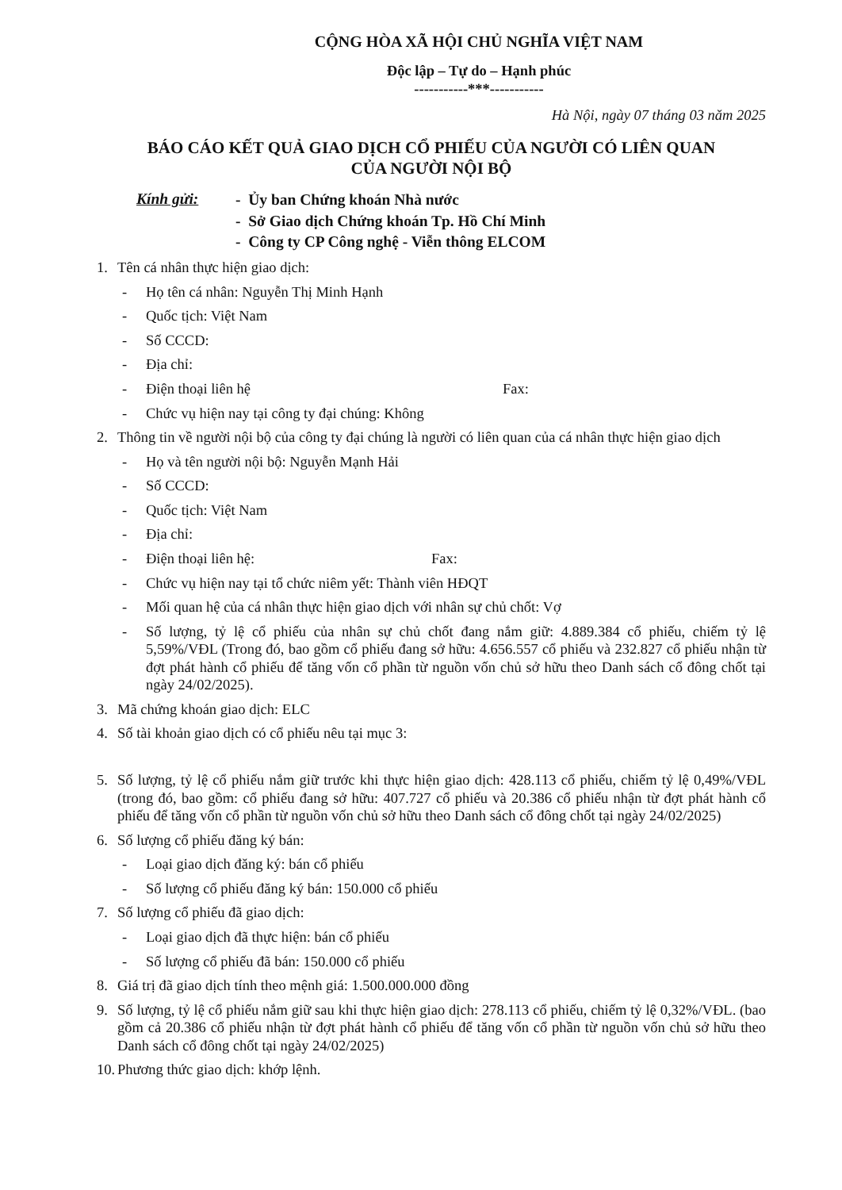CỘNG HÒA XÃ HỘI CHỦ NGHĨA VIỆT NAM
Độc lập – Tự do – Hạnh phúc
-----------***-----------
Hà Nội, ngày 07 tháng 03 năm 2025
BÁO CÁO KẾT QUẢ GIAO DỊCH CỔ PHIẾU CỦA NGƯỜI CÓ LIÊN QUAN
CỦA NGƯỜI NỘI BỘ
Kính gửi:
- Ủy ban Chứng khoán Nhà nước
- Sở Giao dịch Chứng khoán Tp. Hồ Chí Minh
- Công ty CP Công nghệ - Viễn thông ELCOM
1. Tên cá nhân thực hiện giao dịch:
- Họ tên cá nhân: Nguyễn Thị Minh Hạnh
- Quốc tịch: Việt Nam
- Số CCCD:
- Địa chỉ:
- Điện thoại liên hệ Fax:
- Chức vụ hiện nay tại công ty đại chúng: Không
2. Thông tin về người nội bộ của công ty đại chúng là người có liên quan của cá nhân thực hiện giao dịch
- Họ và tên người nội bộ: Nguyễn Mạnh Hải
- Số CCCD:
- Quốc tịch: Việt Nam
- Địa chỉ:
- Điện thoại liên hệ: Fax:
- Chức vụ hiện nay tại tổ chức niêm yết: Thành viên HĐQT
- Mối quan hệ của cá nhân thực hiện giao dịch với nhân sự chủ chốt: Vợ
- Số lượng, tỷ lệ cổ phiếu của nhân sự chủ chốt đang nắm giữ: 4.889.384 cổ phiếu, chiếm tỷ lệ 5,59%/VĐL (Trong đó, bao gồm cổ phiếu đang sở hữu: 4.656.557 cổ phiếu và 232.827 cổ phiếu nhận từ đợt phát hành cổ phiếu để tăng vốn cổ phần từ nguồn vốn chủ sở hữu theo Danh sách cổ đông chốt tại ngày 24/02/2025).
3. Mã chứng khoán giao dịch: ELC
4. Số tài khoản giao dịch có cổ phiếu nêu tại mục 3:
5. Số lượng, tỷ lệ cổ phiếu nắm giữ trước khi thực hiện giao dịch: 428.113 cổ phiếu, chiếm tỷ lệ 0,49%/VĐL (trong đó, bao gồm: cổ phiếu đang sở hữu: 407.727 cổ phiếu và 20.386 cổ phiếu nhận từ đợt phát hành cổ phiếu để tăng vốn cổ phần từ nguồn vốn chủ sở hữu theo Danh sách cổ đông chốt tại ngày 24/02/2025)
6. Số lượng cổ phiếu đăng ký bán:
- Loại giao dịch đăng ký: bán cổ phiếu
- Số lượng cổ phiếu đăng ký bán: 150.000 cổ phiếu
7. Số lượng cổ phiếu đã giao dịch:
- Loại giao dịch đã thực hiện: bán cổ phiếu
- Số lượng cổ phiếu đã bán: 150.000 cổ phiếu
8. Giá trị đã giao dịch tính theo mệnh giá: 1.500.000.000 đồng
9. Số lượng, tỷ lệ cổ phiếu nắm giữ sau khi thực hiện giao dịch: 278.113 cổ phiếu, chiếm tỷ lệ 0,32%/VĐL. (bao gồm cả 20.386 cổ phiếu nhận từ đợt phát hành cổ phiếu để tăng vốn cổ phần từ nguồn vốn chủ sở hữu theo Danh sách cổ đông chốt tại ngày 24/02/2025)
10. Phương thức giao dịch: khớp lệnh.